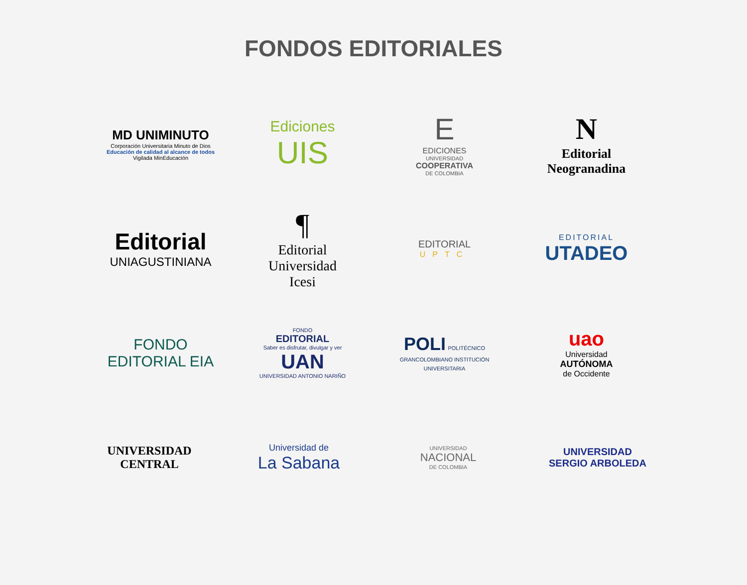FONDOS EDITORIALES
MD UNIMINUTO
Corporación Universitaria Minuto de Dios
Educación de calidad al alcance de todos
Vigilada MinEducación
Ediciones
UIS
E
EDICIONES
UNIVERSIDAD
COOPERATIVA
DE COLOMBIA
N
Editorial
Neogranadina
Editorial
UNIAGUSTINIANA
¶
Editorial
Universidad
Icesi
EDITORIAL
UPTC
EDITORIAL
UTADEO
FONDO
EDITORIAL EIA
FONDO
EDITORIAL
Saber es disfrutar, divulgar y ver
UAN
UNIVERSIDAD ANTONIO NARIÑO
POLI POLITÉCNICO GRANCOLOMBIANO INSTITUCIÓN UNIVERSITARIA
uao
Universidad
AUTÓNOMA
de Occidente
UNIVERSIDAD
CENTRAL
Universidad de
La Sabana
UNIVERSIDAD
NACIONAL
DE COLOMBIA
UNIVERSIDAD
SERGIO ARBOLEDA